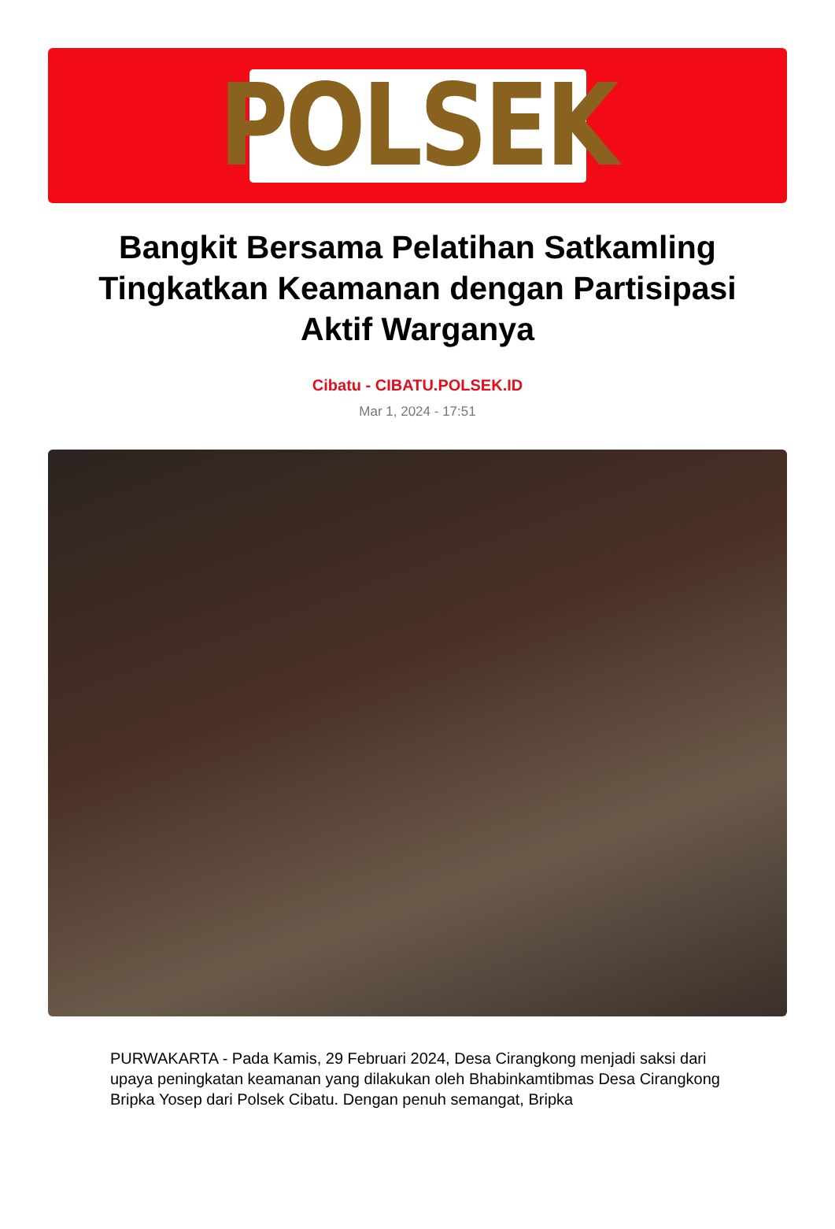POLSEK
Bangkit Bersama Pelatihan Satkamling Tingkatkan Keamanan dengan Partisipasi Aktif Warganya
Cibatu - CIBATU.POLSEK.ID
Mar 1, 2024 - 17:51
PURWAKARTA - Pada Kamis, 29 Februari 2024, Desa Cirangkong menjadi saksi dari upaya peningkatan keamanan yang dilakukan oleh Bhabinkamtibmas Desa Cirangkong Bripka Yosep dari Polsek Cibatu. Dengan penuh semangat, Bripka